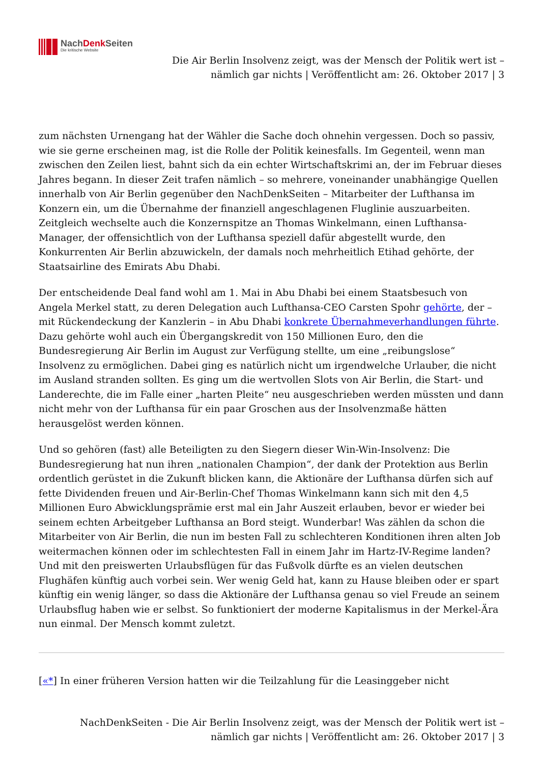NachDenk Seiten
Die kritische Website
Die Air Berlin Insolvenz zeigt, was der Mensch der Politik wert ist –
nämlich gar nichts | Veröffentlicht am: 26. Oktober 2017 | 3
zum nächsten Urnengang hat der Wähler die Sache doch ohnehin vergessen. Doch so passiv, wie sie gerne erscheinen mag, ist die Rolle der Politik keinesfalls. Im Gegenteil, wenn man zwischen den Zeilen liest, bahnt sich da ein echter Wirtschaftskrimi an, der im Februar dieses Jahres begann. In dieser Zeit trafen nämlich – so mehrere, voneinander unabhängige Quellen innerhalb von Air Berlin gegenüber den NachDenkSeiten – Mitarbeiter der Lufthansa im Konzern ein, um die Übernahme der finanziell angeschlagenen Fluglinie auszuarbeiten. Zeitgleich wechselte auch die Konzernspitze an Thomas Winkelmann, einen Lufthansa-Manager, der offensichtlich von der Lufthansa speziell dafür abgestellt wurde, den Konkurrenten Air Berlin abzuwickeln, der damals noch mehrheitlich Etihad gehörte, der Staatsairline des Emirats Abu Dhabi.
Der entscheidende Deal fand wohl am 1. Mai in Abu Dhabi bei einem Staatsbesuch von Angela Merkel statt, zu deren Delegation auch Lufthansa-CEO Carsten Spohr gehörte, der – mit Rückendeckung der Kanzlerin – in Abu Dhabi konkrete Übernahmeverhandlungen führte. Dazu gehörte wohl auch ein Übergangskredit von 150 Millionen Euro, den die Bundesregierung Air Berlin im August zur Verfügung stellte, um eine „reibungslose“ Insolvenz zu ermöglichen. Dabei ging es natürlich nicht um irgendwelche Urlauber, die nicht im Ausland stranden sollten. Es ging um die wertvollen Slots von Air Berlin, die Start- und Landerechte, die im Falle einer „harten Pleite“ neu ausgeschrieben werden müssten und dann nicht mehr von der Lufthansa für ein paar Groschen aus der Insolvenzmaße hätten herausgelöst werden können.
Und so gehören (fast) alle Beteiligten zu den Siegern dieser Win-Win-Insolvenz: Die Bundesregierung hat nun ihren „nationalen Champion“, der dank der Protektion aus Berlin ordentlich gerüstet in die Zukunft blicken kann, die Aktionäre der Lufthansa dürfen sich auf fette Dividenden freuen und Air-Berlin-Chef Thomas Winkelmann kann sich mit den 4,5 Millionen Euro Abwicklungsprämie erst mal ein Jahr Auszeit erlauben, bevor er wieder bei seinem echten Arbeitgeber Lufthansa an Bord steigt. Wunderbar! Was zählen da schon die Mitarbeiter von Air Berlin, die nun im besten Fall zu schlechteren Konditionen ihren alten Job weitermachen können oder im schlechtesten Fall in einem Jahr im Hartz-IV-Regime landen? Und mit den preiswerten Urlaubsflügen für das Fußvolk dürfte es an vielen deutschen Flughäfen künftig auch vorbei sein. Wer wenig Geld hat, kann zu Hause bleiben oder er spart künftig ein wenig länger, so dass die Aktionäre der Lufthansa genau so viel Freude an seinem Urlaubsflug haben wie er selbst. So funktioniert der moderne Kapitalismus in der Merkel-Ära nun einmal. Der Mensch kommt zuletzt.
[«*] In einer früheren Version hatten wir die Teilzahlung für die Leasinggeber nicht
NachDenkSeiten - Die Air Berlin Insolvenz zeigt, was der Mensch der Politik wert ist –
nämlich gar nichts | Veröffentlicht am: 26. Oktober 2017 | 3